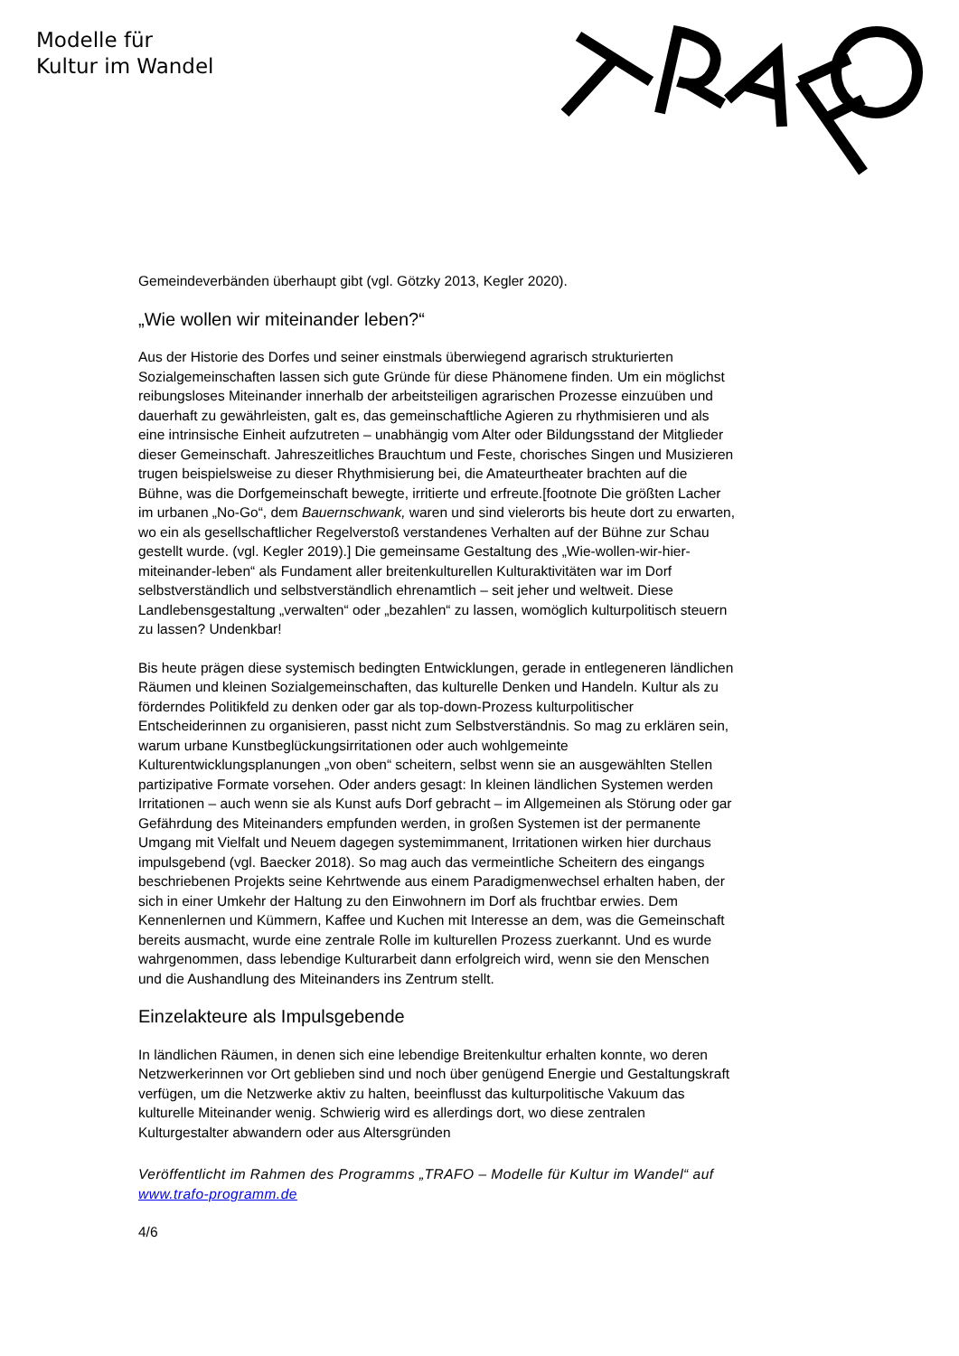Modelle für
Kultur im Wandel
Gemeindeverbänden überhaupt gibt (vgl. Götzky 2013, Kegler 2020).
„Wie wollen wir miteinander leben?“
Aus der Historie des Dorfes und seiner einstmals überwiegend agrarisch strukturierten Sozialgemeinschaften lassen sich gute Gründe für diese Phänomene finden. Um ein möglichst reibungsloses Miteinander innerhalb der arbeitsteiligen agrarischen Prozesse einzuüben und dauerhaft zu gewährleisten, galt es, das gemeinschaftliche Agieren zu rhythmisieren und als eine intrinsische Einheit aufzutreten – unabhängig vom Alter oder Bildungsstand der Mitglieder dieser Gemeinschaft. Jahreszeitliches Brauchtum und Feste, chorisches Singen und Musizieren trugen beispielsweise zu dieser Rhythmisierung bei, die Amateurtheater brachten auf die Bühne, was die Dorfgemeinschaft bewegte, irritierte und erfreute.[footnote Die größten Lacher im urbanen „No-Go“, dem Bauernschwank, waren und sind vielerorts bis heute dort zu erwarten, wo ein als gesellschaftlicher Regelverstoß verstandenes Verhalten auf der Bühne zur Schau gestellt wurde. (vgl. Kegler 2019).] Die gemeinsame Gestaltung des „Wie-wollen-wir-hier-miteinander-leben“ als Fundament aller breitenkulturellen Kulturaktivitäten war im Dorf selbstverständlich und selbstverständlich ehrenamtlich – seit jeher und weltweit. Diese Landlebensgestaltung „verwalten“ oder „bezahlen“ zu lassen, womöglich kulturpolitisch steuern zu lassen? Undenkbar!
Bis heute prägen diese systemisch bedingten Entwicklungen, gerade in entlegeneren ländlichen Räumen und kleinen Sozialgemeinschaften, das kulturelle Denken und Handeln. Kultur als zu förderndes Politikfeld zu denken oder gar als top-down-Prozess kulturpolitischer Entscheiderinnen zu organisieren, passt nicht zum Selbstverständnis. So mag zu erklären sein, warum urbane Kunstbeglückungsirritationen oder auch wohlgemeinte Kulturentwicklungsplanungen „von oben“ scheitern, selbst wenn sie an ausgewählten Stellen partizipative Formate vorsehen. Oder anders gesagt: In kleinen ländlichen Systemen werden Irritationen – auch wenn sie als Kunst aufs Dorf gebracht – im Allgemeinen als Störung oder gar Gefährdung des Miteinanders empfunden werden, in großen Systemen ist der permanente Umgang mit Vielfalt und Neuem dagegen systemimmanent, Irritationen wirken hier durchaus impulsgebend (vgl. Baecker 2018). So mag auch das vermeintliche Scheitern des eingangs beschriebenen Projekts seine Kehrtwende aus einem Paradigmenwechsel erhalten haben, der sich in einer Umkehr der Haltung zu den Einwohnern im Dorf als fruchtbar erwies. Dem Kennenlernen und Kümmern, Kaffee und Kuchen mit Interesse an dem, was die Gemeinschaft bereits ausmacht, wurde eine zentrale Rolle im kulturellen Prozess zuerkannt. Und es wurde wahrgenommen, dass lebendige Kulturarbeit dann erfolgreich wird, wenn sie den Menschen und die Aushandlung des Miteinanders ins Zentrum stellt.
Einzelakteure als Impulsgebende
In ländlichen Räumen, in denen sich eine lebendige Breitenkultur erhalten konnte, wo deren Netzwerkerinnen vor Ort geblieben sind und noch über genügend Energie und Gestaltungskraft verfügen, um die Netzwerke aktiv zu halten, beeinflusst das kulturpolitische Vakuum das kulturelle Miteinander wenig. Schwierig wird es allerdings dort, wo diese zentralen Kulturgestalter abwandern oder aus Altersgründen
Veröffentlicht im Rahmen des Programms „TRAFO – Modelle für Kultur im Wandel“ auf www.trafo-programm.de
4/6